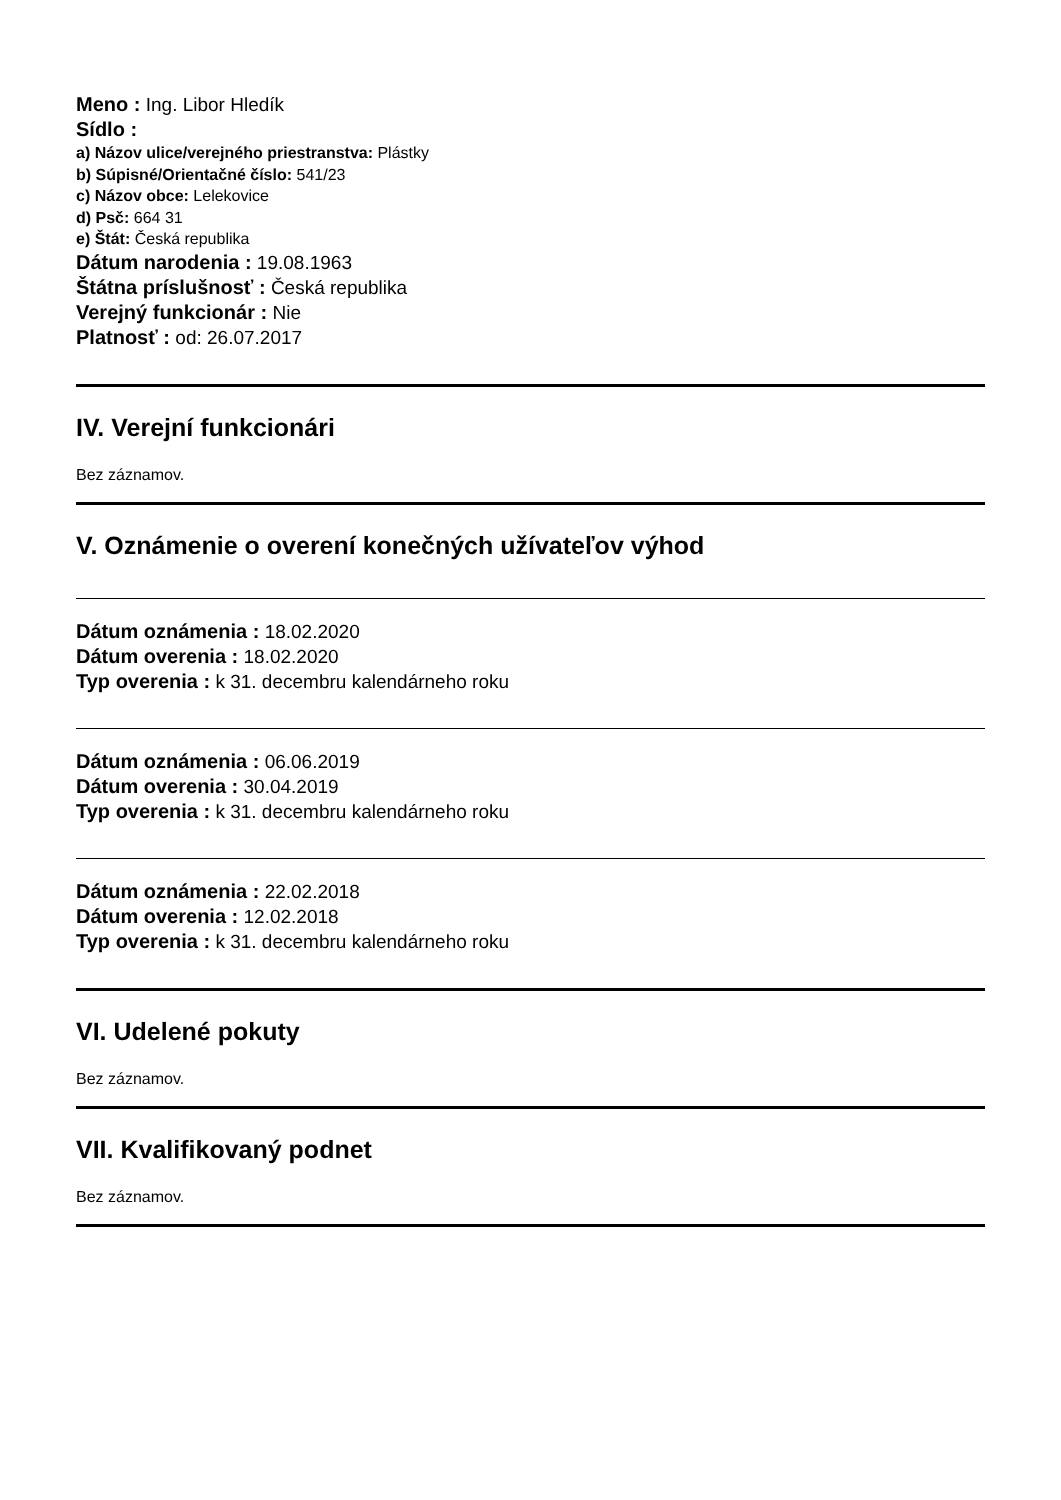Meno : Ing. Libor Hledík
Sídlo :
a) Názov ulice/verejného priestranstva: Plástky
b) Súpisné/Orientačné číslo: 541/23
c) Názov obce: Lelekovice
d) Psč: 664 31
e) Štát: Česká republika
Dátum narodenia : 19.08.1963
Štátna príslušnosť : Česká republika
Verejný funkcionár : Nie
Platnosť : od: 26.07.2017
IV. Verejní funkcionári
Bez záznamov.
V. Oznámenie o overení konečných užívateľov výhod
Dátum oznámenia : 18.02.2020
Dátum overenia : 18.02.2020
Typ overenia : k 31. decembru kalendárneho roku
Dátum oznámenia : 06.06.2019
Dátum overenia : 30.04.2019
Typ overenia : k 31. decembru kalendárneho roku
Dátum oznámenia : 22.02.2018
Dátum overenia : 12.02.2018
Typ overenia : k 31. decembru kalendárneho roku
VI. Udelené pokuty
Bez záznamov.
VII. Kvalifikovaný podnet
Bez záznamov.